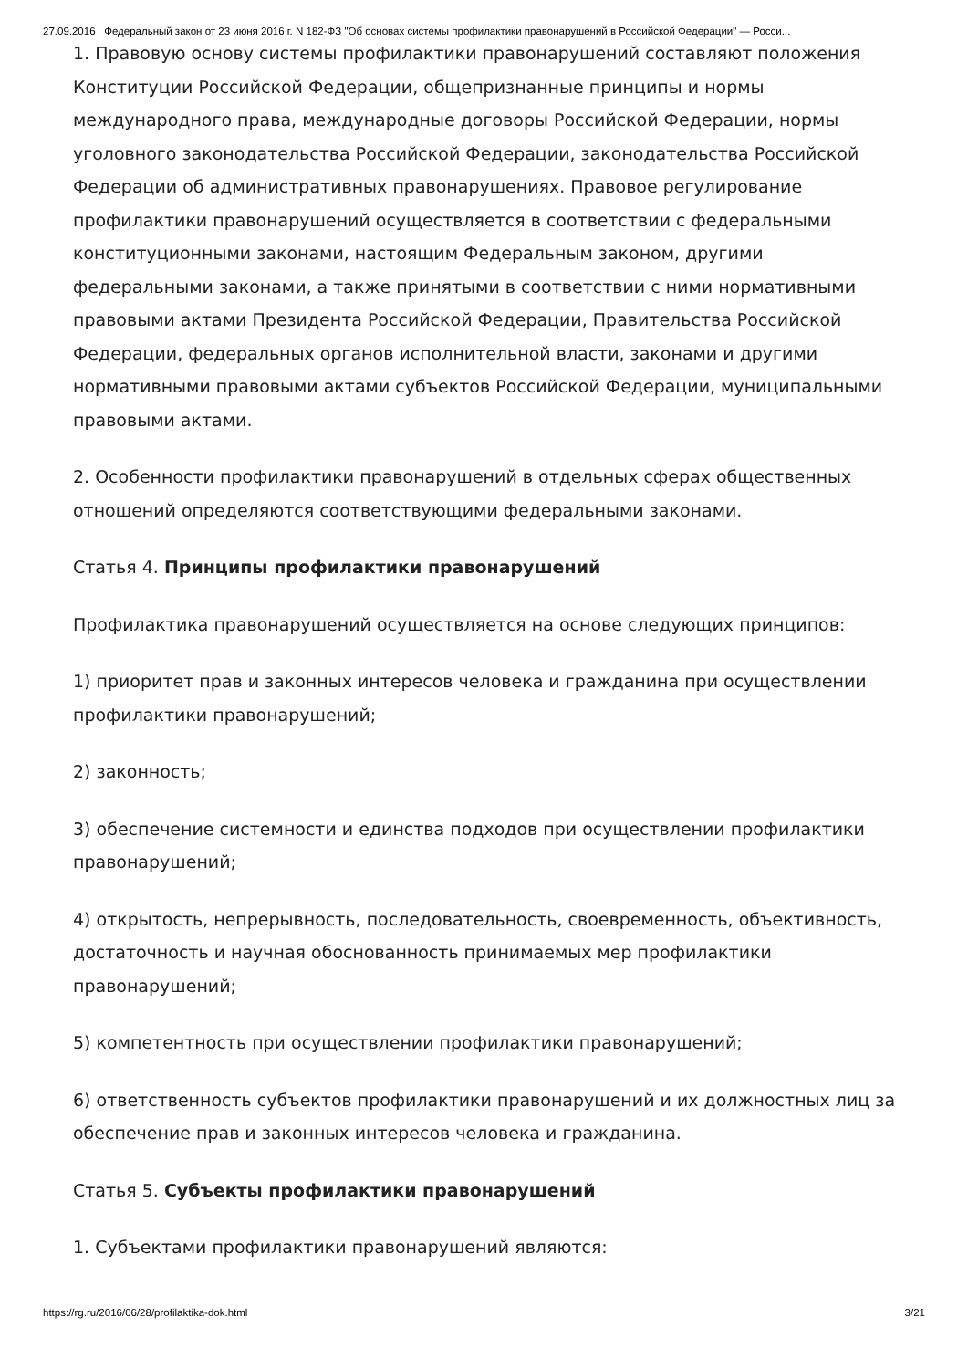27.09.2016 Федеральный закон от 23 июня 2016 г. N 182-ФЗ "Об основах системы профилактики правонарушений в Российской Федерации" — Росси...
1. Правовую основу системы профилактики правонарушений составляют положения Конституции Российской Федерации, общепризнанные принципы и нормы международного права, международные договоры Российской Федерации, нормы уголовного законодательства Российской Федерации, законодательства Российской Федерации об административных правонарушениях. Правовое регулирование профилактики правонарушений осуществляется в соответствии с федеральными конституционными законами, настоящим Федеральным законом, другими федеральными законами, а также принятыми в соответствии с ними нормативными правовыми актами Президента Российской Федерации, Правительства Российской Федерации, федеральных органов исполнительной власти, законами и другими нормативными правовыми актами субъектов Российской Федерации, муниципальными правовыми актами.
2. Особенности профилактики правонарушений в отдельных сферах общественных отношений определяются соответствующими федеральными законами.
Статья 4. Принципы профилактики правонарушений
Профилактика правонарушений осуществляется на основе следующих принципов:
1) приоритет прав и законных интересов человека и гражданина при осуществлении профилактики правонарушений;
2) законность;
3) обеспечение системности и единства подходов при осуществлении профилактики правонарушений;
4) открытость, непрерывность, последовательность, своевременность, объективность, достаточность и научная обоснованность принимаемых мер профилактики правонарушений;
5) компетентность при осуществлении профилактики правонарушений;
6) ответственность субъектов профилактики правонарушений и их должностных лиц за обеспечение прав и законных интересов человека и гражданина.
Статья 5. Субъекты профилактики правонарушений
1. Субъектами профилактики правонарушений являются:
https://rg.ru/2016/06/28/profilaktika-dok.html 3/21